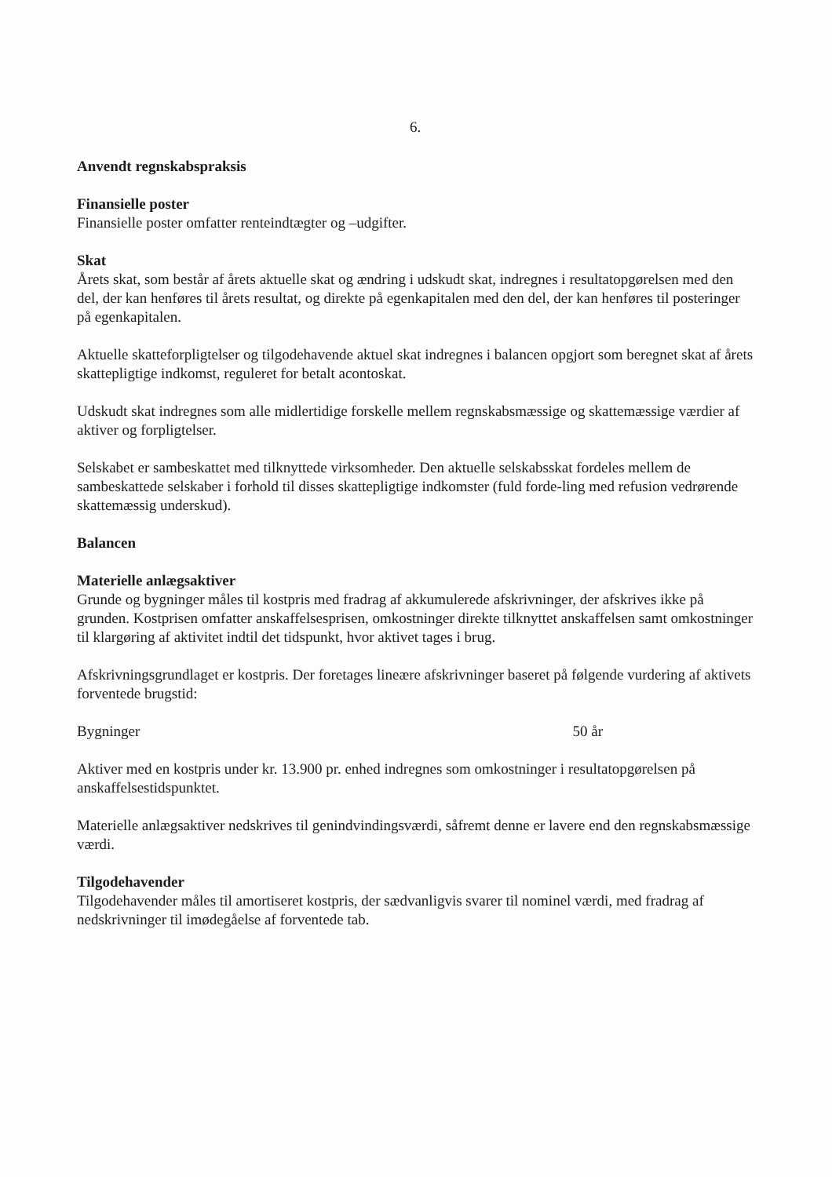6.
Anvendt regnskabspraksis
Finansielle poster
Finansielle poster omfatter renteindtægter og –udgifter.
Skat
Årets skat, som består af årets aktuelle skat og ændring i udskudt skat, indregnes i resultatopgørelsen med den del, der kan henføres til årets resultat, og direkte på egenkapitalen med den del, der kan henføres til posteringer på egenkapitalen.
Aktuelle skatteforpligtelser og tilgodehavende aktuel skat indregnes i balancen opgjort som beregnet skat af årets skattepligtige indkomst, reguleret for betalt acontoskat.
Udskudt skat indregnes som alle midlertidige forskelle mellem regnskabsmæssige og skattemæssige værdier af aktiver og forpligtelser.
Selskabet er sambeskattet med tilknyttede virksomheder. Den aktuelle selskabsskat fordeles mellem de sambeskattede selskaber i forhold til disses skattepligtige indkomster (fuld forde-ling med refusion vedrørende skattemæssig underskud).
Balancen
Materielle anlægsaktiver
Grunde og bygninger måles til kostpris med fradrag af akkumulerede afskrivninger, der afskrives ikke på grunden. Kostprisen omfatter anskaffelsesprisen, omkostninger direkte tilknyttet anskaffelsen samt omkostninger til klargøring af aktivitet indtil det tidspunkt, hvor aktivet tages i brug.
Afskrivningsgrundlaget er kostpris. Der foretages lineære afskrivninger baseret på følgende vurdering af aktivets forventede brugstid:
Bygninger 50 år
Aktiver med en kostpris under kr. 13.900 pr. enhed indregnes som omkostninger i resultatopgørelsen på anskaffelsestidspunktet.
Materielle anlægsaktiver nedskrives til genindvindingsværdi, såfremt denne er lavere end den regnskabsmæssige værdi.
Tilgodehavender
Tilgodehavender måles til amortiseret kostpris, der sædvanligvis svarer til nominel værdi, med fradrag af nedskrivninger til imødegåelse af forventede tab.